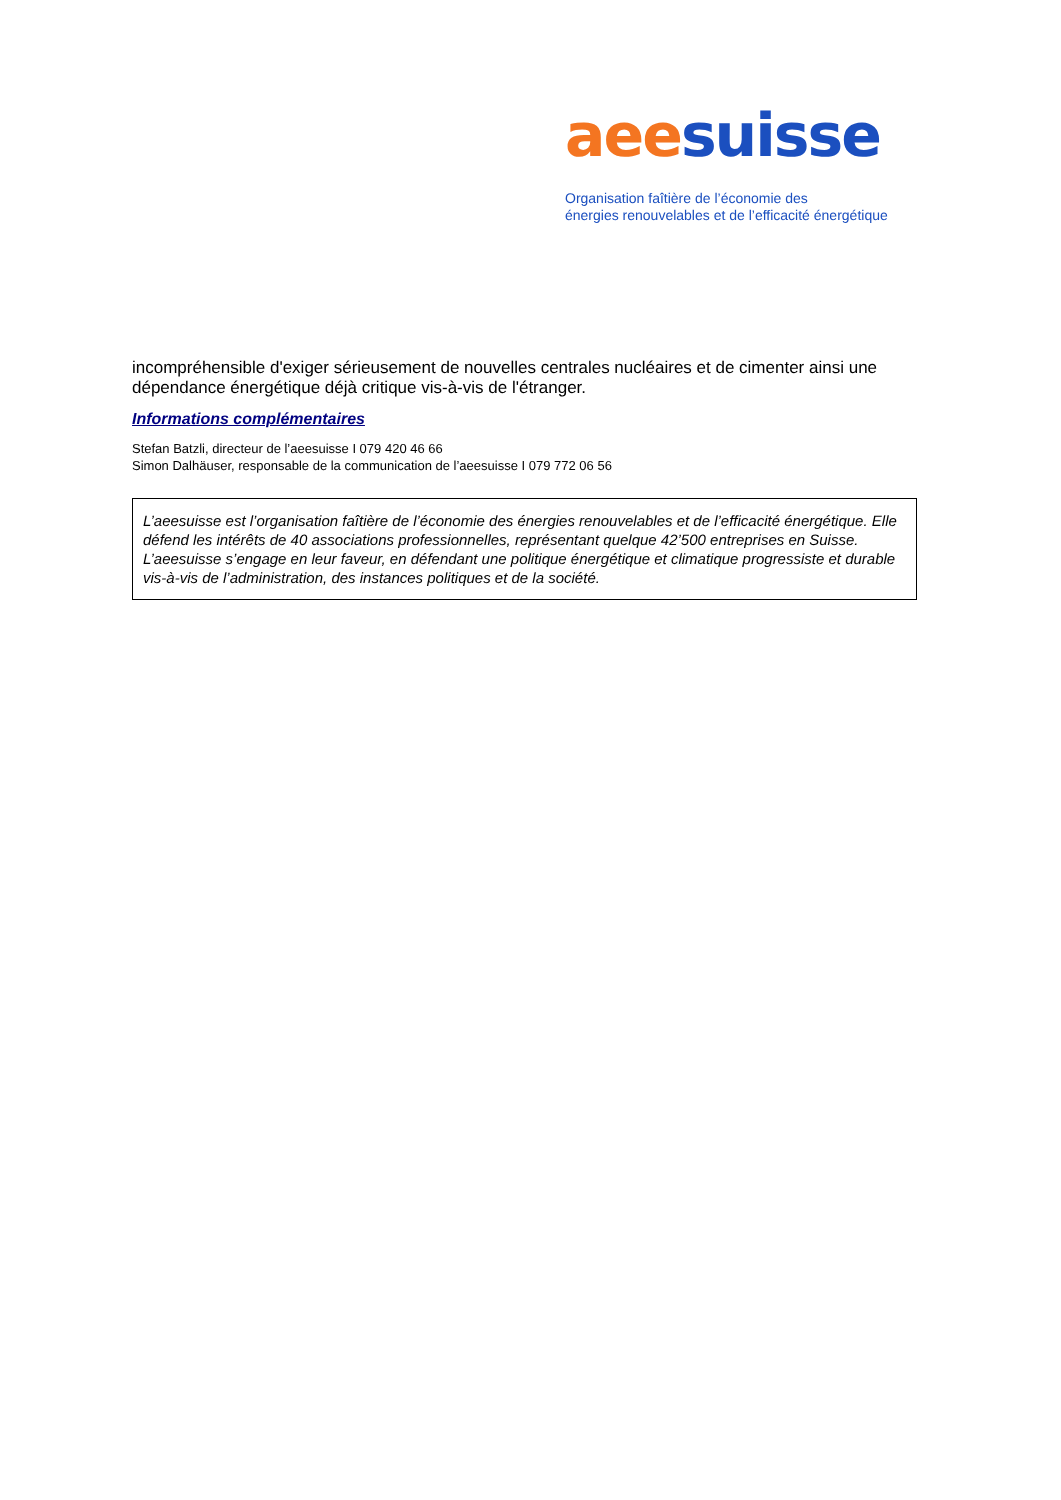aee suisse
Organisation faîtière de l’économie des
énergies renouvelables et de l’efficacité énergétique
incompréhensible d'exiger sérieusement de nouvelles centrales nucléaires et de cimenter ainsi une dépendance énergétique déjà critique vis-à-vis de l'étranger.
Informations complémentaires
Stefan Batzli, directeur de l’aeesuisse I 079 420 46 66
Simon Dalhäuser, responsable de la communication de l’aeesuisse I 079 772 06 56
L’aeesuisse est l’organisation faîtière de l’économie des énergies renouvelables et de l’efficacité énergétique. Elle défend les intérêts de 40 associations professionnelles, représentant quelque 42’500 entreprises en Suisse. L’aeesuisse s’engage en leur faveur, en défendant une politique énergétique et climatique progressiste et durable vis-à-vis de l’administration, des instances politiques et de la société.